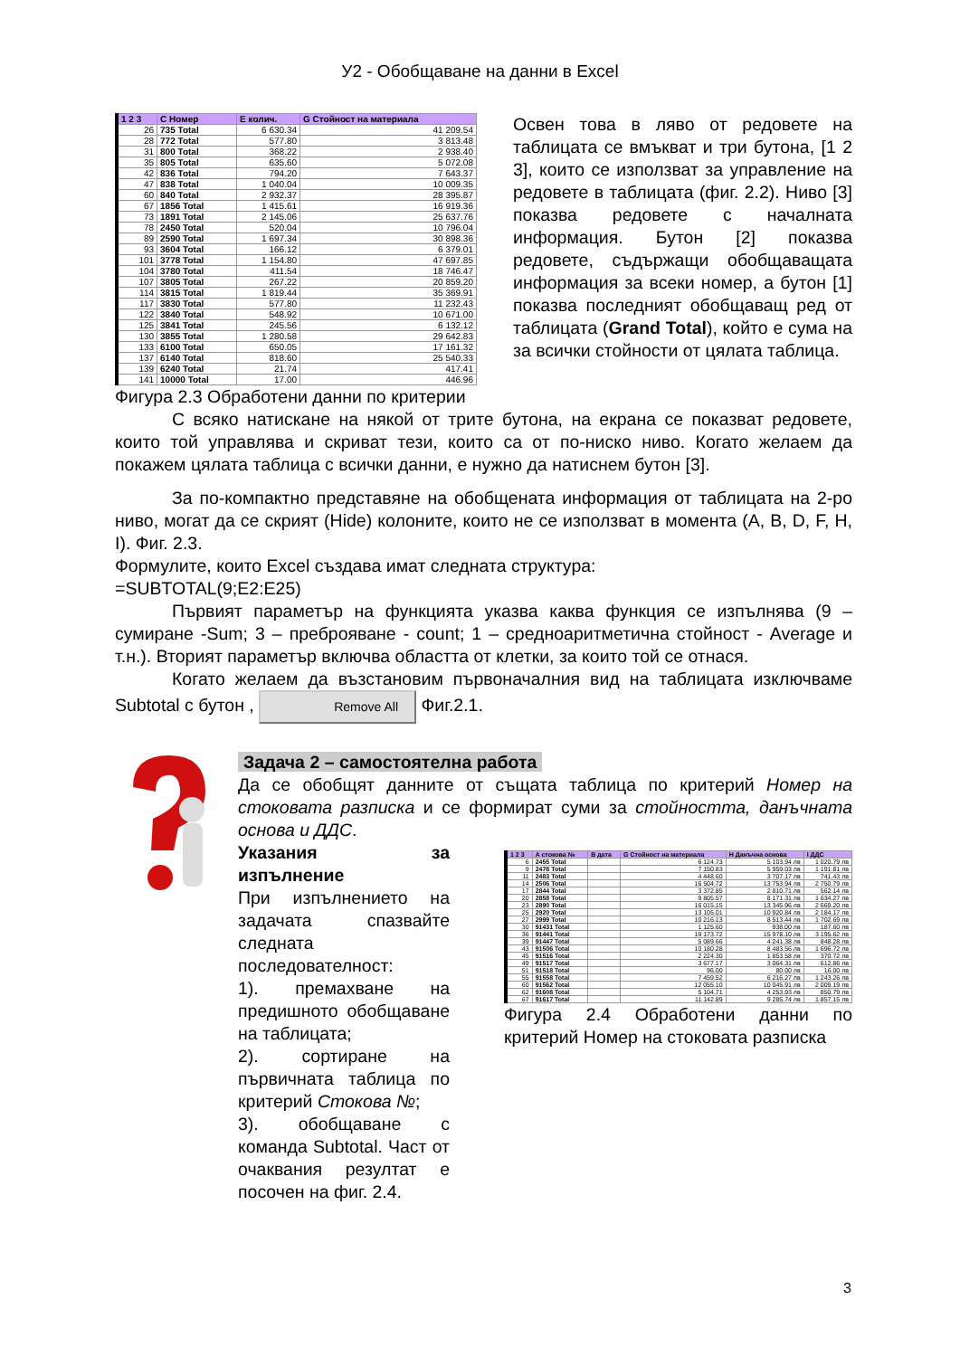У2 - Обобщаване на данни в Excel
| 1 2 3 | C Номер | E колич. | G Стойност на материала |
| --- | --- | --- | --- |
| 26 | 735 Total | 6 630.34 | 41 209.54 |
| 28 | 772 Total | 577.80 | 3 813.48 |
| 31 | 800 Total | 368.22 | 2 938.40 |
| 35 | 805 Total | 635.60 | 5 072.08 |
| 42 | 836 Total | 794.20 | 7 643.37 |
| 47 | 838 Total | 1 040.04 | 10 009.35 |
| 60 | 840 Total | 2 932.37 | 28 395.87 |
| 67 | 1856 Total | 1 415.61 | 16 919.36 |
| 73 | 1891 Total | 2 145.06 | 25 637.76 |
| 78 | 2450 Total | 520.04 | 10 796.04 |
| 89 | 2590 Total | 1 697.34 | 30 898.36 |
| 93 | 3604 Total | 166.12 | 6 379.01 |
| 101 | 3778 Total | 1 154.80 | 47 697.85 |
| 104 | 3780 Total | 411.54 | 18 746.47 |
| 107 | 3805 Total | 267.22 | 20 859.20 |
| 114 | 3815 Total | 1 819.44 | 35 369.91 |
| 117 | 3830 Total | 577.80 | 11 232.43 |
| 122 | 3840 Total | 548.92 | 10 671.00 |
| 125 | 3841 Total | 245.56 | 6 132.12 |
| 130 | 3855 Total | 1 280.58 | 29 642.83 |
| 133 | 6100 Total | 650.05 | 17 161.32 |
| 137 | 6140 Total | 818.60 | 25 540.33 |
| 139 | 6240 Total | 21.74 | 417.41 |
| 141 | 10000 Total | 17.00 | 446.96 |
Фигура 2.3 Обработени данни по критерии
Освен това в ляво от редовете на таблицата се вмъкват и три бутона, [1 2 3], които се използват за управление на редовете в таблицата (фиг. 2.2). Ниво [3] показва редовете с началната информация. Бутон [2] показва редовете, съдържащи обобщаващата информация за всеки номер, а бутон [1] показва последният обобщаващ ред от таблицата (Grand Total), който е сума на за всички стойности от цялата таблица.
С всяко натискане на някой от трите бутона, на екрана се показват редовете, които той управлява и скриват тези, които са от по-ниско ниво. Когато желаем да покажем цялата таблица с всички данни, е нужно да натиснем бутон [3].
За по-компактно представяне на обобщената информация от таблицата на 2-ро ниво, могат да се скрият (Hide) колоните, които не се използват в момента (A, B, D, F, H, I). Фиг. 2.3.
Формулите, които Excel създава имат следната структура:
=SUBTOTAL(9;E2:E25)
Първият параметър на функцията указва каква функция се изпълнява (9 – сумиране -Sum; 3 – преброяване - count; 1 – средноаритметична стойност - Average и т.н.). Вторият параметър включва областта от клетки, за които той се отнася.
Когато желаем да възстановим първоначалния вид на таблицата изключваме Subtotal с бутон , Remove All Фиг.2.1.
Задача 2 – самостоятелна работа
Да се обобщят данните от същата таблица по критерий Номер на стоковата разписка и се формират суми за стойността, данъчната основа и ДДС.
Указания за изпълнение
При изпълнението на задачата спазвайте следната последователност:
1). премахване на предишното обобщаване на таблицата;
2). сортиране на първичната таблица по критерий Стокова №;
3). обобщаване с команда Subtotal. Част от очаквания резултат е посочен на фиг. 2.4.
| 1 2 3 | A стокова № | B дата | G Стойност на материала | H Данъчна основа | I ДДС |
| --- | --- | --- | --- | --- | --- |
| 6 | 2455 Total | | 6 124.73 | 5 103.94 лв | 1 020.79 лв |
| 9 | 2478 Total | | 7 150.83 | 5 959.03 лв | 1 191.81 лв |
| 11 | 2483 Total | | 4 448.60 | 3 707.17 лв | 741.43 лв |
| 14 | 2506 Total | | 16 504.72 | 13 753.94 лв | 2 750.79 лв |
| 17 | 2844 Total | | 3 372.85 | 2 810.71 лв | 562.14 лв |
| 20 | 2858 Total | | 9 805.57 | 8 171.31 лв | 1 634.27 лв |
| 23 | 2890 Total | | 16 015.15 | 13 345.96 лв | 2 669.20 лв |
| 25 | 2920 Total | | 13 105.01 | 10 920.84 лв | 2 184.17 лв |
| 27 | 2999 Total | | 10 216.13 | 8 513.44 лв | 1 702.69 лв |
| 30 | 91431 Total | | 1 125.60 | 938.00 лв | 187.60 лв |
| 36 | 91441 Total | | 19 173.72 | 15 978.10 лв | 3 195.62 лв |
| 39 | 91447 Total | | 5 089.66 | 4 241.38 лв | 848.28 лв |
| 43 | 91506 Total | | 10 180.28 | 8 483.56 лв | 1 696.72 лв |
| 45 | 91516 Total | | 2 224.30 | 1 853.58 лв | 370.72 лв |
| 49 | 91517 Total | | 3 677.17 | 3 064.31 лв | 612.86 лв |
| 51 | 91518 Total | | 96.00 | 80.00 лв | 16.00 лв |
| 55 | 91558 Total | | 7 459.52 | 6 216.27 лв | 1 243.26 лв |
| 60 | 91562 Total | | 12 055.10 | 10 045.91 лв | 2 009.19 лв |
| 62 | 91608 Total | | 5 104.71 | 4 253.93 лв | 850.79 лв |
| 67 | 91617 Total | | 11 142.89 | 9 285.74 лв | 1 857.15 лв |
Фигура 2.4 Обработени данни по критерий Номер на стоковата разписка
3